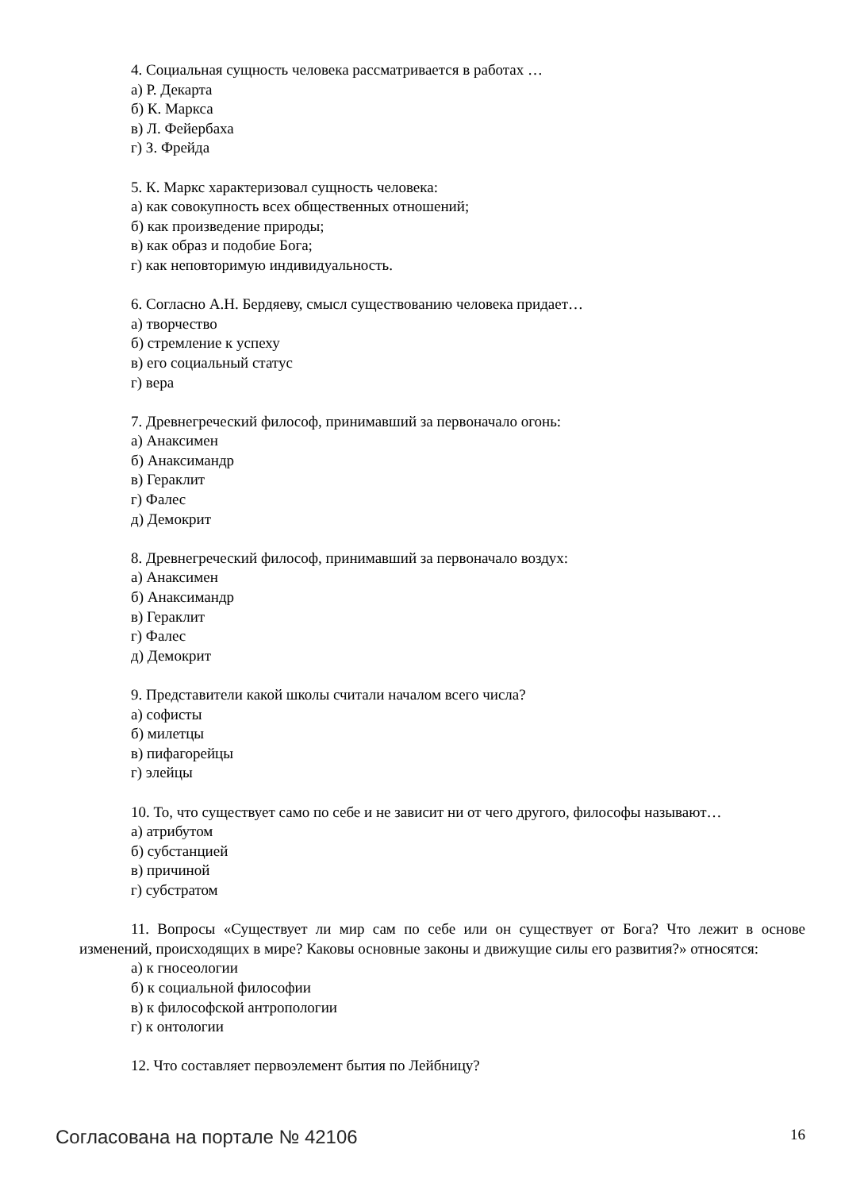4. Социальная сущность человека рассматривается в работах …
а) Р. Декарта
б) К. Маркса
в) Л. Фейербаха
г) З. Фрейда
5. К. Маркс характеризовал сущность человека:
а) как совокупность всех общественных отношений;
б) как произведение природы;
в) как образ и подобие Бога;
г) как неповторимую индивидуальность.
6. Согласно А.Н. Бердяеву, смысл существованию человека придает…
а) творчество
б) стремление к успеху
в) его социальный статус
г) вера
7. Древнегреческий философ, принимавший за первоначало огонь:
а) Анаксимен
б) Анаксимандр
в) Гераклит
г) Фалес
д) Демокрит
8. Древнегреческий философ, принимавший за первоначало воздух:
а) Анаксимен
б) Анаксимандр
в) Гераклит
г) Фалес
д) Демокрит
9. Представители какой школы считали началом всего числа?
а) софисты
б) милетцы
в) пифагорейцы
г) элейцы
10. То, что существует само по себе и не зависит ни от чего другого, философы называют…
а) атрибутом
б) субстанцией
в) причиной
г) субстратом
11. Вопросы «Существует ли мир сам по себе или он существует от Бога? Что лежит в основе изменений, происходящих в мире? Каковы основные законы и движущие силы его развития?» относятся:
а) к гносеологии
б) к социальной философии
в) к философской антропологии
г) к онтологии
12. Что составляет первоэлемент бытия по Лейбницу?
Согласована на портале № 42106 16